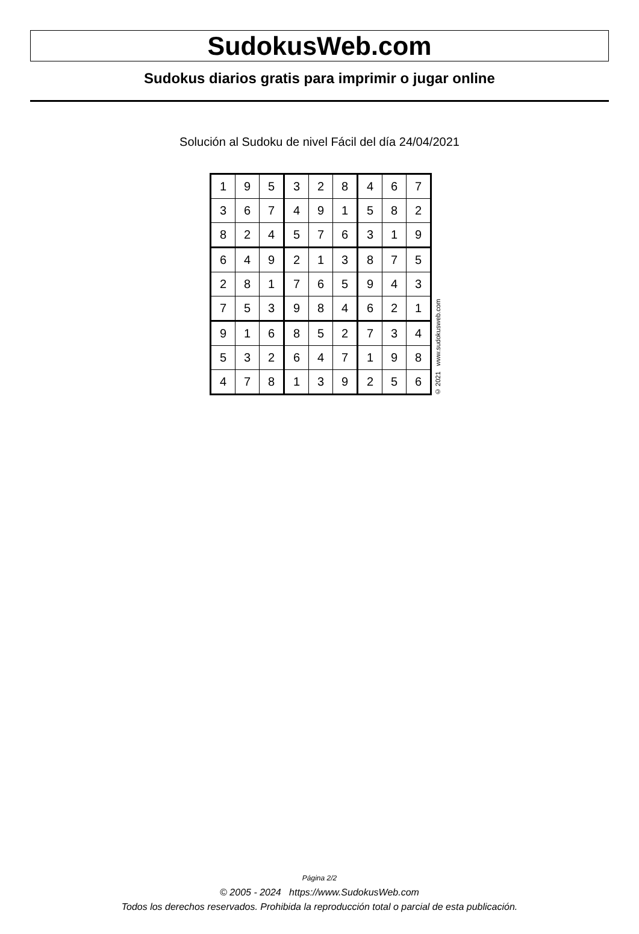SudokusWeb.com
Sudokus diarios gratis para imprimir o jugar online
Solución al Sudoku de nivel Fácil del día 24/04/2021
| 1 | 9 | 5 | 3 | 2 | 8 | 4 | 6 | 7 |
| 3 | 6 | 7 | 4 | 9 | 1 | 5 | 8 | 2 |
| 8 | 2 | 4 | 5 | 7 | 6 | 3 | 1 | 9 |
| 6 | 4 | 9 | 2 | 1 | 3 | 8 | 7 | 5 |
| 2 | 8 | 1 | 7 | 6 | 5 | 9 | 4 | 3 |
| 7 | 5 | 3 | 9 | 8 | 4 | 6 | 2 | 1 |
| 9 | 1 | 6 | 8 | 5 | 2 | 7 | 3 | 4 |
| 5 | 3 | 2 | 6 | 4 | 7 | 1 | 9 | 8 |
| 4 | 7 | 8 | 1 | 3 | 9 | 2 | 5 | 6 |
© 2021 www.sudokusweb.com
Página 2/2
© 2005 - 2024 https://www.SudokusWeb.com
Todos los derechos reservados. Prohibida la reproducción total o parcial de esta publicación.